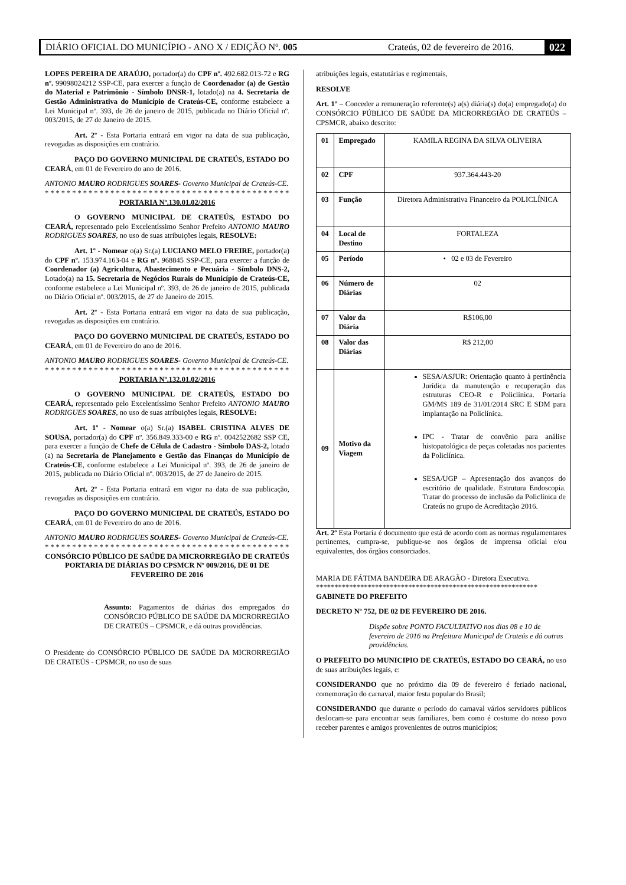DIÁRIO OFICIAL DO MUNICÍPIO - ANO X / EDIÇÃO Nº. 005 Crateús, 02 de fevereiro de 2016. 022
LOPES PEREIRA DE ARAÚJO, portador(a) do CPF nº. 492.682.013-72 e RG nº. 99098024212 SSP-CE, para exercer a função de Coordenador (a) de Gestão do Material e Patrimônio - Símbolo DNSR-1, lotado(a) na 4. Secretaria de Gestão Administrativa do Município de Crateús-CE, conforme estabelece a Lei Municipal nº. 393, de 26 de janeiro de 2015, publicada no Diário Oficial nº. 003/2015, de 27 de Janeiro de 2015.
Art. 2º - Esta Portaria entrará em vigor na data de sua publicação, revogadas as disposições em contrário.
PAÇO DO GOVERNO MUNICIPAL DE CRATEÚS, ESTADO DO CEARÁ, em 01 de Fevereiro do ano de 2016.
ANTONIO MAURO RODRIGUES SOARES- Governo Municipal de Crateús-CE.
**********************************************
PORTARIA Nº.130.01.02/2016
O GOVERNO MUNICIPAL DE CRATEÚS, ESTADO DO CEARÁ, representado pelo Excelentíssimo Senhor Prefeito ANTONIO MAURO RODRIGUES SOARES, no uso de suas atribuições legais, RESOLVE:
Art. 1º - Nomear o(a) Sr.(a) LUCIANO MELO FREIRE, portador(a) do CPF nº. 153.974.163-04 e RG nº. 968845 SSP-CE, para exercer a função de Coordenador (a) Agricultura, Abastecimento e Pecuária - Símbolo DNS-2, Lotado(a) na 15. Secretaria de Negócios Rurais do Município de Crateús-CE, conforme estabelece a Lei Municipal nº. 393, de 26 de janeiro de 2015, publicada no Diário Oficial nº. 003/2015, de 27 de Janeiro de 2015.
Art. 2º - Esta Portaria entrará em vigor na data de sua publicação, revogadas as disposições em contrário.
PAÇO DO GOVERNO MUNICIPAL DE CRATEÚS, ESTADO DO CEARÁ, em 01 de Fevereiro do ano de 2016.
ANTONIO MAURO RODRIGUES SOARES- Governo Municipal de Crateús-CE.
**********************************************
PORTARIA Nº.132.01.02/2016
O GOVERNO MUNICIPAL DE CRATEÚS, ESTADO DO CEARÁ, representado pelo Excelentíssimo Senhor Prefeito ANTONIO MAURO RODRIGUES SOARES, no uso de suas atribuições legais, RESOLVE:
Art. 1º - Nomear o(a) Sr.(a) ISABEL CRISTINA ALVES DE SOUSA, portador(a) do CPF nº. 356.849.333-00 e RG nº. 0042522682 SSP CE, para exercer a função de Chefe de Célula de Cadastro - Símbolo DAS-2, lotado (a) na Secretaria de Planejamento e Gestão das Finanças do Município de Crateús-CE, conforme estabelece a Lei Municipal nº. 393, de 26 de janeiro de 2015, publicada no Diário Oficial nº. 003/2015, de 27 de Janeiro de 2015.
Art. 2º - Esta Portaria entrará em vigor na data de sua publicação, revogadas as disposições em contrário.
PAÇO DO GOVERNO MUNICIPAL DE CRATEÚS, ESTADO DO CEARÁ, em 01 de Fevereiro do ano de 2016.
ANTONIO MAURO RODRIGUES SOARES- Governo Municipal de Crateús-CE.
**********************************************
CONSÓRCIO PÚBLICO DE SAÚDE DA MICRORREGIÃO DE CRATEÚS
PORTARIA DE DIÁRIAS DO CPSMCR Nº 009/2016, DE 01 DE FEVEREIRO DE 2016
Assunto: Pagamentos de diárias dos empregados do CONSÓRCIO PÚBLICO DE SAÚDE DA MICRORREGIÃO DE CRATEÚS – CPSMCR, e dá outras providências.
O Presidente do CONSÓRCIO PÚBLICO DE SAÚDE DA MICRORREGIÃO DE CRATEÚS - CPSMCR, no uso de suas
atribuições legais, estatutárias e regimentais,
RESOLVE
Art. 1º – Conceder a remuneração referente(s) a(s) diária(s) do(a) empregado(a) do CONSÓRCIO PÚBLICO DE SAÚDE DA MICRORREGIÃO DE CRATEÚS – CPSMCR, abaixo descrito:
| 01 | Empregado | KAMILA REGINA DA SILVA OLIVEIRA |
| 02 | CPF | 937.364.443-20 |
| 03 | Função | Diretora Administrativa Financeiro da POLICLÍNICA |
| 04 | Local de Destino | FORTALEZA |
| 05 | Período | • 02 e 03 de Fevereiro |
| 06 | Número de Diárias | 02 |
| 07 | Valor da Diária | R$106,00 |
| 08 | Valor das Diárias | R$ 212,00 |
| 09 | Motivo da Viagem | SESA/ASJUR: Orientação quanto à pertinência Jurídica da manutenção e recuperação das estruturas CEO-R e Policlínica. Portaria GM/MS 189 de 31/01/2014 SRC E SDM para implantação na Policlínica. IPC - Tratar de convênio para análise histopatológica de peças coletadas nos pacientes da Policlínica. SESA/UGP – Apresentação dos avanços do escritório de qualidade. Estrutura Endoscopia. Tratar do processo de inclusão da Policlínica de Crateús no grupo de Acreditação 2016. |
Art. 2º Esta Portaria é documento que está de acordo com as normas regulamentares pertinentes, cumpra-se, publique-se nos órgãos de imprensa oficial e/ou equivalentes, dos órgãos consorciados.
MARIA DE FÁTIMA BANDEIRA DE ARAGÃO - Diretora Executiva.
************************************************************
GABINETE DO PREFEITO
DECRETO Nº 752, DE 02 DE FEVEREIRO DE 2016.
Dispõe sobre PONTO FACULTATIVO nos dias 08 e 10 de fevereiro de 2016 na Prefeitura Municipal de Crateús e dá outras providências.
O PREFEITO DO MUNICIPIO DE CRATEÚS, ESTADO DO CEARÁ, no uso de suas atribuições legais, e:
CONSIDERANDO que no próximo dia 09 de fevereiro é feriado nacional, comemoração do carnaval, maior festa popular do Brasil;
CONSIDERANDO que durante o período do carnaval vários servidores públicos deslocam-se para encontrar seus familiares, bem como é costume do nosso povo receber parentes e amigos provenientes de outros municípios;